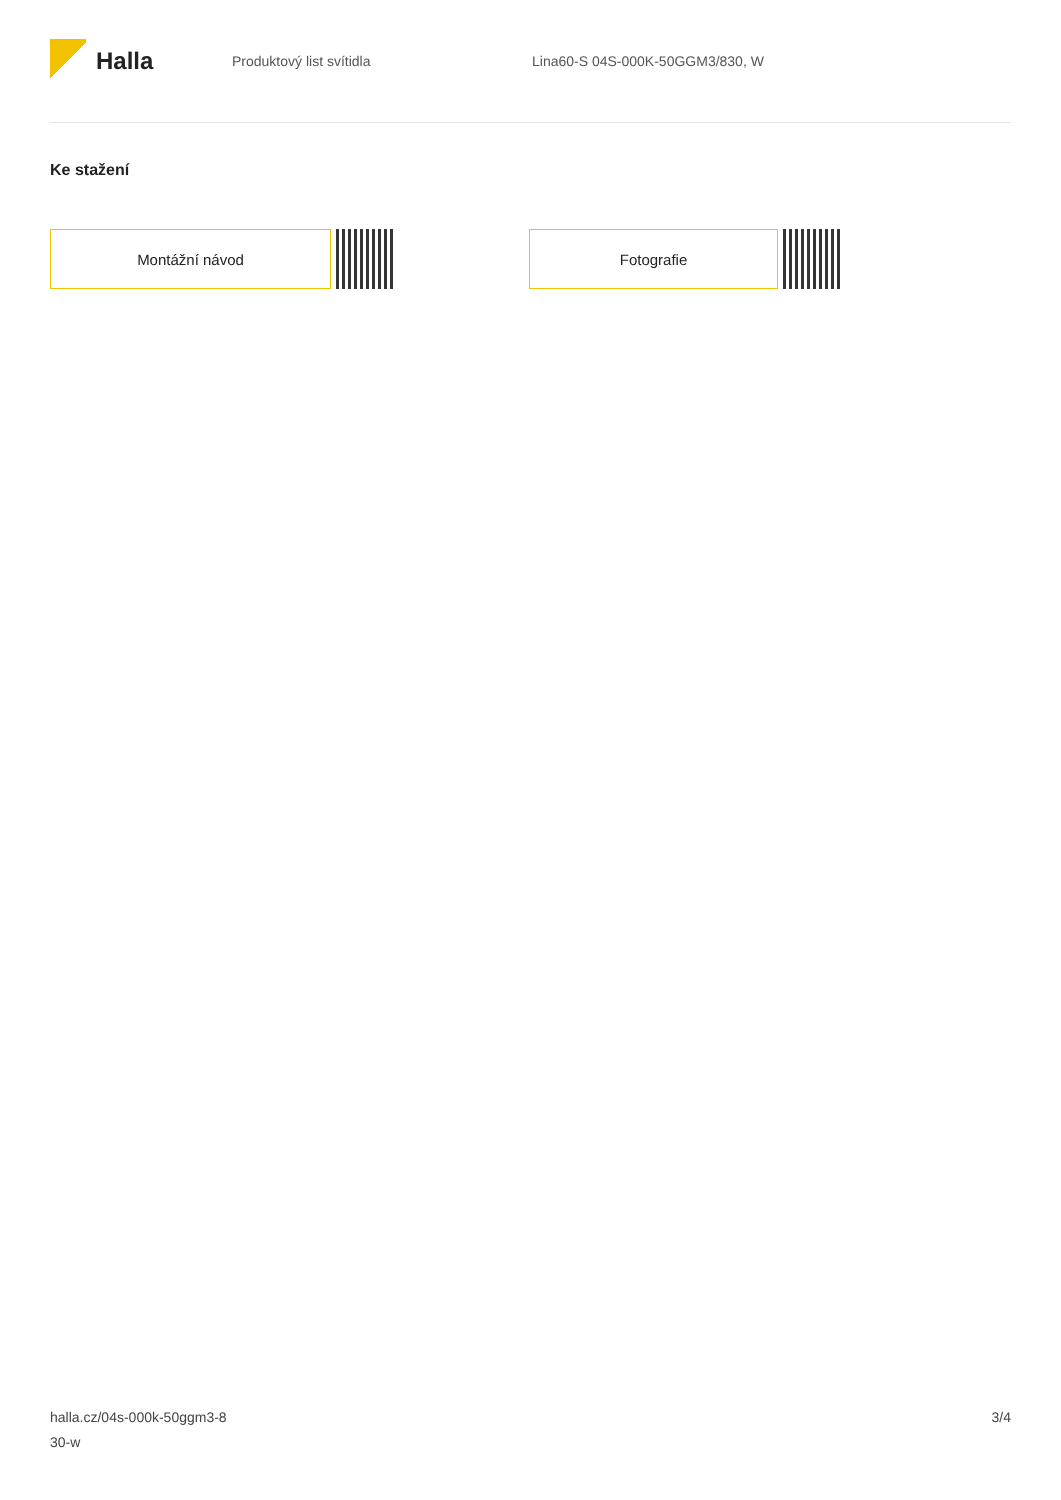Halla
Produktový list svítidla
Lina60-S 04S-000K-50GGM3/830, W
Ke stažení
Montážní návod Fotografie
halla.cz/04s-000k-50ggm3-8
30-w
3/4